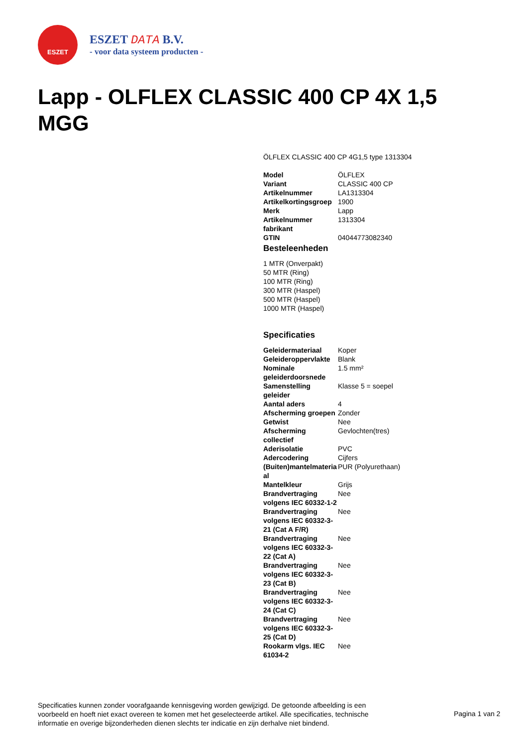ESZET
ESZET DATA B.V.
- voor data systeem producten -
Lapp - OLFLEX CLASSIC 400 CP 4X 1,5 MGG
ÖLFLEX CLASSIC 400 CP 4G1,5 type 1313304
| Model | ÖLFLEX |
| Variant | CLASSIC 400 CP |
| Artikelnummer | LA1313304 |
| Artikelkortingsgroep | 1900 |
| Merk | Lapp |
| Artikelnummer fabrikant | 1313304 |
| GTIN | 04044773082340 |
Besteleenheden
1 MTR (Onverpakt)
50 MTR (Ring)
100 MTR (Ring)
300 MTR (Haspel)
500 MTR (Haspel)
1000 MTR (Haspel)
Specificaties
| Geleidermateriaal | Koper |
| Geleideroppervlakte | Blank |
| Nominale geleiderdoorsnede | 1.5 mm² |
| Samenstelling geleider | Klasse 5 = soepel |
| Aantal aders | 4 |
| Afscherming groepen | Zonder |
| Getwist | Nee |
| Afscherming collectief | Gevlochten(tres) |
| Aderisolatie | PVC |
| Adercodering | Cijfers |
| (Buiten)mantelmateria al | PUR (Polyurethaan) |
| Mantelkleur | Grijs |
| Brandvertraging volgens IEC 60332-1-2 | Nee |
| Brandvertraging volgens IEC 60332-3-21 (Cat A F/R) | Nee |
| Brandvertraging volgens IEC 60332-3-22 (Cat A) | Nee |
| Brandvertraging volgens IEC 60332-3-23 (Cat B) | Nee |
| Brandvertraging volgens IEC 60332-3-24 (Cat C) | Nee |
| Brandvertraging volgens IEC 60332-3-25 (Cat D) | Nee |
| Rookarm vlgs. IEC 61034-2 | Nee |
Specificaties kunnen zonder voorafgaande kennisgeving worden gewijzigd. De getoonde afbeelding is een voorbeeld en hoeft niet exact overeen te komen met het geselecteerde artikel. Alle specificaties, technische informatie en overige bijzonderheden dienen slechts ter indicatie en zijn derhalve niet bindend.
Pagina 1 van 2